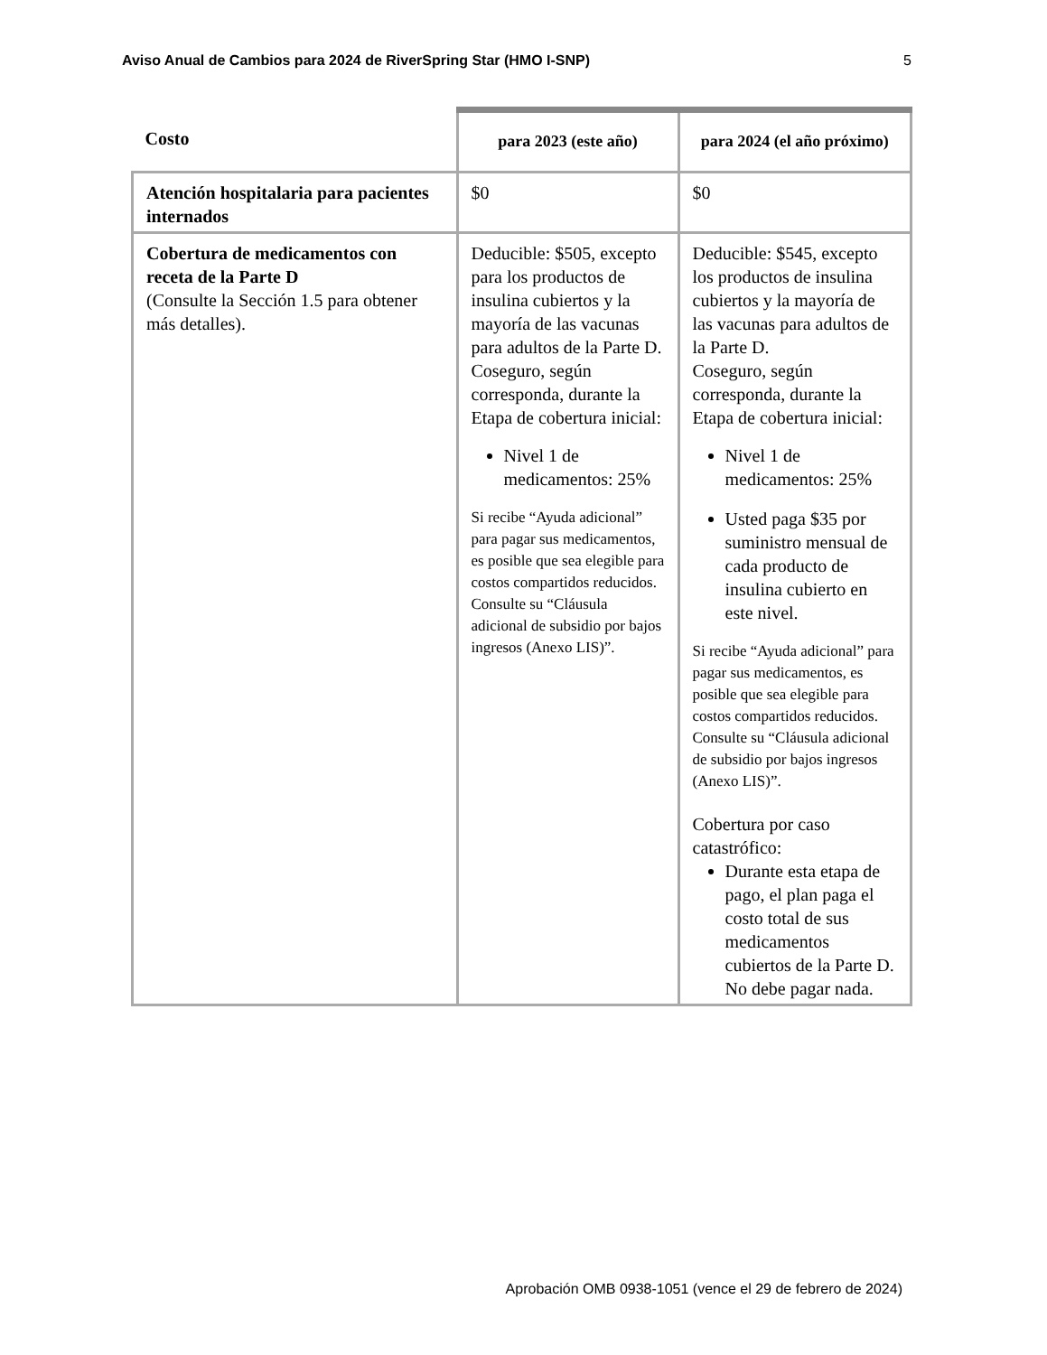Aviso Anual de Cambios para 2024 de RiverSpring Star (HMO I-SNP) 5
| Costo | para 2023 (este año) | para 2024 (el año próximo) |
| --- | --- | --- |
| Atención hospitalaria para pacientes internados | $0 | $0 |
| Cobertura de medicamentos con receta de la Parte D (Consulte la Sección 1.5 para obtener más detalles). | Deducible: $505, excepto para los productos de insulina cubiertos y la mayoría de las vacunas para adultos de la Parte D. Coseguro, según corresponda, durante la Etapa de cobertura inicial: Nivel 1 de medicamentos: 25% Si recibe “Ayuda adicional” para pagar sus medicamentos, es posible que sea elegible para costos compartidos reducidos. Consulte su “Cláusula adicional de subsidio por bajos ingresos (Anexo LIS)”. | Deducible: $545, excepto los productos de insulina cubiertos y la mayoría de las vacunas para adultos de la Parte D. Coseguro, según corresponda, durante la Etapa de cobertura inicial: Nivel 1 de medicamentos: 25% Usted paga $35 por suministro mensual de cada producto de insulina cubierto en este nivel. Si recibe “Ayuda adicional” para pagar sus medicamentos, es posible que sea elegible para costos compartidos reducidos. Consulte su “Cláusula adicional de subsidio por bajos ingresos (Anexo LIS)”. Cobertura por caso catastrófico: Durante esta etapa de pago, el plan paga el costo total de sus medicamentos cubiertos de la Parte D. No debe pagar nada. |
Aprobación OMB 0938-1051 (vence el 29 de febrero de 2024)